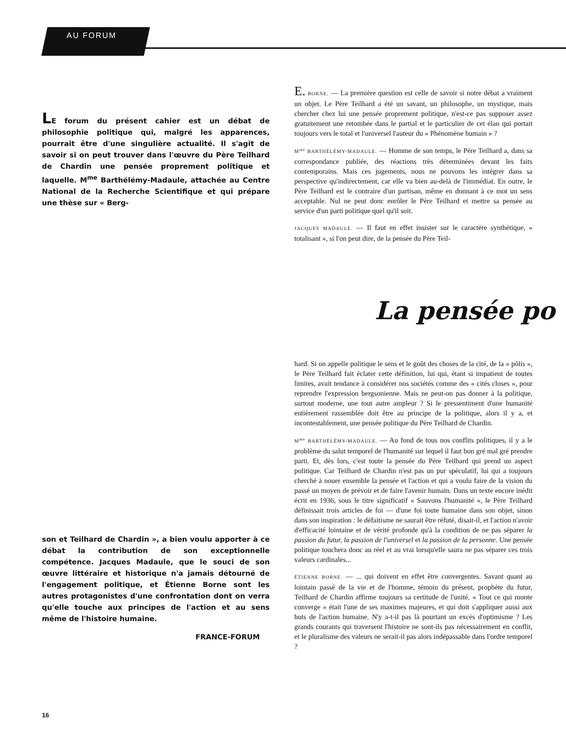AU FORUM
LE forum du présent cahier est un débat de philosophie politique qui, malgré les apparences, pourrait être d'une singulière actualité. Il s'agit de savoir si on peut trouver dans l'œuvre du Père Teilhard de Chardin une pensée proprement politique et laquelle. M<sup>me</sup> Barthélémy-Madaule, attachée au Centre National de la Recherche Scientifique et qui prépare une thèse sur « Berg-
E. BORNE. — La première question est celle de savoir si notre débat a vraiment un objet. Le Père Teilhard a été un savant, un philosophe, un mystique, mais chercher chez lui une pensée proprement politique, n'est-ce pas supposer assez gratuitement une retombée dans le partial et le particulier de cet élan qui portait toujours vers le total et l'universel l'auteur du « Phénomène humain » ?
M<sup>me</sup> BARTHÉLÉMY-MADAULE. — Homme de son temps, le Père Teilhard a, dans sa correspondance publiée, des réactions très déterminées devant les faits contemporains. Mais ces jugements, nous ne pouvons les intégrer dans sa perspective qu'indirectement, car elle va bien au-delà de l'immédiat. En outre, le Père Teilhard est le contraire d'un partisan, même en donnant à ce mot un sens acceptable. Nul ne peut donc enrôler le Père Teilhard et mettre sa pensée au service d'un parti politique quel qu'il soit.
JACQUES MADAULE. — Il faut en effet insister sur le caractère synthétique, « totalisant », si l'on peut dire, de la pensée du Père Teil-
La pensée po
hard. Si on appelle politique le sens et le goût des choses de la cité, de la « pôlis », le Père Teilhard fait éclater cette définition, lui qui, étant si impatient de toutes limites, avait tendance à considérer nos sociétés comme des « cités closes », pour reprendre l'expression bergsonienne. Mais ne peut-on pas donner à la politique, surtout moderne, une tout autre ampleur ? Si le pressentiment d'une humanité entièrement rassemblée doit être au principe de la politique, alors il y a, et incontestablement, une pensée politique du Père Teilhard de Chardin.
M<sup>me</sup> BARTHÉLÉMY-MADAULE. — Au fond de tous nos conflits politiques, il y a le problème du salut temporel de l'humanité sur lequel il faut bon gré mal gré prendre parti. Et, dès lors, c'est toute la pensée du Père Teilhard qui prend un aspect politique. Car Teilhard de Chardin n'est pas un pur spéculatif, lui qui a toujours cherché à nouer ensemble la pensée et l'action et qui a voulu faire de la vision du passé un moyen de prévoir et de faire l'avenir humain. Dans un texte encore inédit écrit en 1936, sous le titre significatif « Sauvons l'humanité », le Père Teilhard définissait trois articles de foi — d'une foi toute humaine dans son objet, sinon dans son inspiration : le défaitisme ne saurait être réfuté, disait-il, et l'action n'avoir d'efficacité lointaine et de vérité profonde qu'à la condition de ne pas séparer la passion du futur, la passion de l'universel et la passion de la personne. Une pensée politique touchera donc au réel et au vrai lorsqu'elle saura ne pas séparer ces trois valeurs cardinales...
ÉTIENNE BORNE. — ... qui doivent en effet être convergentes. Savant quant au lointain passé de la vie et de l'homme, témoin du présent, prophète du futur, Teilhard de Chardin affirme toujours sa certitude de l'unité. « Tout ce qui monte converge » était l'une de ses maximes majeures, et qui doit s'appliquer aussi aux buts de l'action humaine. N'y a-t-il pas là pourtant un excès d'optimisme ? Les grands courants qui traversent l'histoire ne sont-ils pas nécessairement en conflit, et le pluralisme des valeurs ne serait-il pas alors indépassable dans l'ordre temporel ?
son et Teilhard de Chardin », a bien voulu apporter à ce débat la contribution de son exceptionnelle compétence. Jacques Madaule, que le souci de son œuvre littéraire et historique n'a jamais détourné de l'engagement politique, et Étienne Borne sont les autres protagonistes d'une confrontation dont on verra qu'elle touche aux principes de l'action et au sens même de l'histoire humaine.
FRANCE-FORUM
16